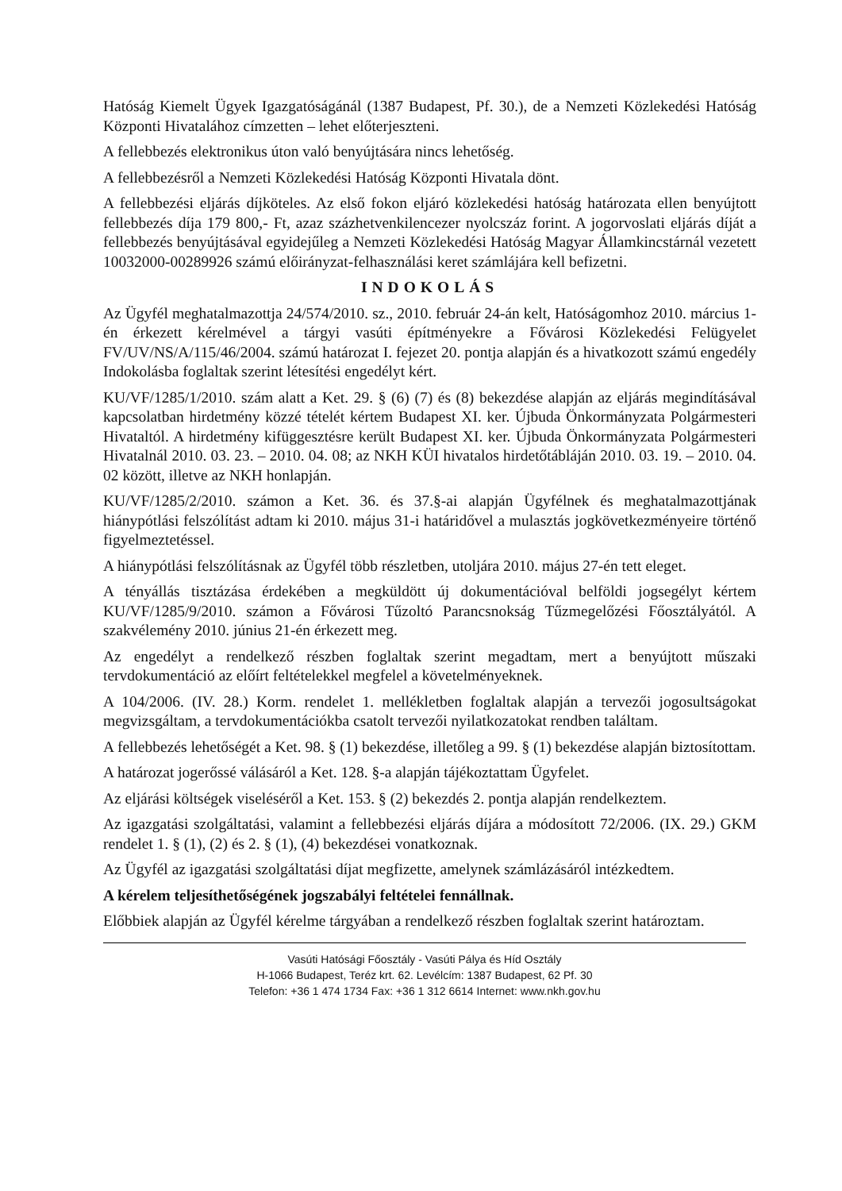Hatóság Kiemelt Ügyek Igazgatóságánál (1387 Budapest, Pf. 30.), de a Nemzeti Közlekedési Hatóság Központi Hivatalához címzetten – lehet előterjeszteni.
A fellebbezés elektronikus úton való benyújtására nincs lehetőség.
A fellebbezésről a Nemzeti Közlekedési Hatóság Központi Hivatala dönt.
A fellebbezési eljárás díjköteles. Az első fokon eljáró közlekedési hatóság határozata ellen benyújtott fellebbezés díja 179 800,- Ft, azaz százhetvenkilencezer nyolcszáz forint. A jogorvoslati eljárás díját a fellebbezés benyújtásával egyidejűleg a Nemzeti Közlekedési Hatóság Magyar Államkincstárnál vezetett 10032000-00289926 számú előirányzat-felhasználási keret számlájára kell befizetni.
INDOKOLÁS
Az Ügyfél meghatalmazottja 24/574/2010. sz., 2010. február 24-án kelt, Hatóságomhoz 2010. március 1-én érkezett kérelmével a tárgyi vasúti építményekre a Fővárosi Közlekedési Felügyelet FV/UV/NS/A/115/46/2004. számú határozat I. fejezet 20. pontja alapján és a hivatkozott számú engedély Indokolásba foglaltak szerint létesítési engedélyt kért.
KU/VF/1285/1/2010. szám alatt a Ket. 29. § (6) (7) és (8) bekezdése alapján az eljárás megindításával kapcsolatban hirdetmény közzé tételét kértem Budapest XI. ker. Újbuda Önkormányzata Polgármesteri Hivataltól. A hirdetmény kifüggesztésre került Budapest XI. ker. Újbuda Önkormányzata Polgármesteri Hivatalnál 2010. 03. 23. – 2010. 04. 08; az NKH KÜI hivatalos hirdetőtábláján 2010. 03. 19. – 2010. 04. 02 között, illetve az NKH honlapján.
KU/VF/1285/2/2010. számon a Ket. 36. és 37.§-ai alapján Ügyfélnek és meghatalmazottjának hiánypótlási felszólítást adtam ki 2010. május 31-i határidővel a mulasztás jogkövetkezményeire történő figyelmeztetéssel.
A hiánypótlási felszólításnak az Ügyfél több részletben, utoljára 2010. május 27-én tett eleget.
A tényállás tisztázása érdekében a megküldött új dokumentációval belföldi jogsegélyt kértem KU/VF/1285/9/2010. számon a Fővárosi Tűzoltó Parancsnokság Tűzmegelőzési Főosztályától. A szakvélemény 2010. június 21-én érkezett meg.
Az engedélyt a rendelkező részben foglaltak szerint megadtam, mert a benyújtott műszaki tervdokumentáció az előírt feltételekkel megfelel a követelményeknek.
A 104/2006. (IV. 28.) Korm. rendelet 1. mellékletben foglaltak alapján a tervezői jogosultságokat megvizsgáltam, a tervdokumentációkba csatolt tervezői nyilatkozatokat rendben találtam.
A fellebbezés lehetőségét a Ket. 98. § (1) bekezdése, illetőleg a 99. § (1) bekezdése alapján biztosítottam.
A határozat jogerőssé válásáról a Ket. 128. §-a alapján tájékoztattam Ügyfelet.
Az eljárási költségek viseléséről a Ket. 153. § (2) bekezdés 2. pontja alapján rendelkeztem.
Az igazgatási szolgáltatási, valamint a fellebbezési eljárás díjára a módosított 72/2006. (IX. 29.) GKM rendelet 1. § (1), (2) és 2. § (1), (4) bekezdései vonatkoznak.
Az Ügyfél az igazgatási szolgáltatási díjat megfizette, amelynek számlázásáról intézkedtem.
A kérelem teljesíthetőségének jogszabályi feltételei fennállnak.
Előbbiek alapján az Ügyfél kérelme tárgyában a rendelkező részben foglaltak szerint határoztam.
Vasúti Hatósági Főosztály - Vasúti Pálya és Híd Osztály
H-1066 Budapest, Teréz krt. 62. Levélcím: 1387 Budapest, 62 Pf. 30
Telefon: +36 1 474 1734 Fax: +36 1 312 6614 Internet: www.nkh.gov.hu